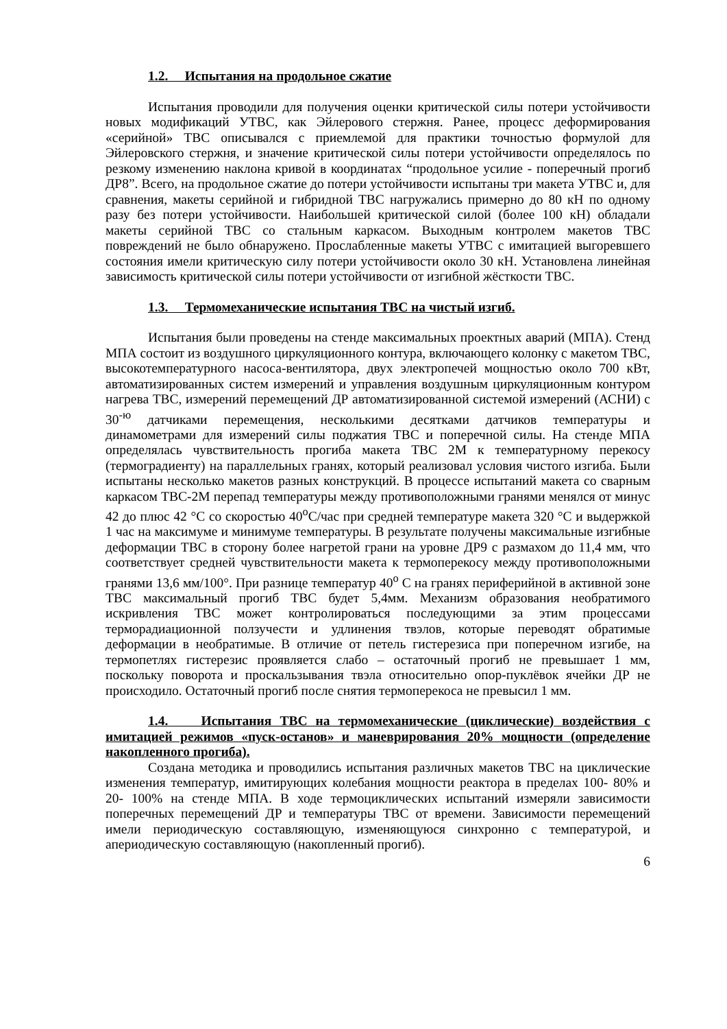1.2. Испытания на продольное сжатие
Испытания проводили для получения оценки критической силы потери устойчивости новых модификаций УТВС, как Эйлерового стержня. Ранее, процесс деформирования «серийной» ТВС описывался с приемлемой для практики точностью формулой для Эйлеровского стержня, и значение критической силы потери устойчивости определялось по резкому изменению наклона кривой в координатах “продольное усилие - поперечный прогиб ДР8”. Всего, на продольное сжатие до потери устойчивости испытаны три макета УТВС и, для сравнения, макеты серийной и гибридной ТВС нагружались примерно до 80 кН по одному разу без потери устойчивости. Наибольшей критической силой (более 100 кН) обладали макеты серийной ТВС со стальным каркасом. Выходным контролем макетов ТВС повреждений не было обнаружено. Прослабленные макеты УТВС с имитацией выгоревшего состояния имели критическую силу потери устойчивости около 30 кН. Установлена линейная зависимость критической силы потери устойчивости от изгибной жёсткости ТВС.
1.3. Термомеханические испытания ТВС на чистый изгиб.
Испытания были проведены на стенде максимальных проектных аварий (МПА). Стенд МПА состоит из воздушного циркуляционного контура, включающего колонку с макетом ТВС, высокотемпературного насоса-вентилятора, двух электропечей мощностью около 700 кВт, автоматизированных систем измерений и управления воздушным циркуляционным контуром нагрева ТВС, измерений перемещений ДР автоматизированной системой измерений (АСНИ) с 30<sup>-ю</sup> датчиками перемещения, несколькими десятками датчиков температуры и динамометрами для измерений силы поджатия ТВС и поперечной силы. На стенде МПА определялась чувствительность прогиба макета ТВС 2М к температурному перекосу (термоградиенту) на параллельных гранях, который реализовал условия чистого изгиба. Были испытаны несколько макетов разных конструкций. В процессе испытаний макета со сварным каркасом ТВС-2М перепад температуры между противоположными гранями менялся от минус 42 до плюс 42 °С со скоростью 40<sup>о</sup>С/час при средней температуре макета 320 °С и выдержкой 1 час на максимуме и минимуме температуры. В результате получены максимальные изгибные деформации ТВС в сторону более нагретой грани на уровне ДР9 с размахом до 11,4 мм, что соответствует средней чувствительности макета к термоперекосу между противоположными гранями 13,6 мм/100°. При разнице температур 40<sup>о</sup> С на гранях периферийной в активной зоне ТВС максимальный прогиб ТВС будет 5,4мм. Механизм образования необратимого искривления ТВС может контролироваться последующими за этим процессами терморадиационной ползучести и удлинения твэлов, которые переводят обратимые деформации в необратимые. В отличие от петель гистерезиса при поперечном изгибе, на термопетлях гистерезис проявляется слабо – остаточный прогиб не превышает 1 мм, поскольку поворота и проскальзывания твэла относительно опор-пуклёвок ячейки ДР не происходило. Остаточный прогиб после снятия термоперекоса не превысил 1 мм.
1.4. Испытания ТВС на термомеханические (циклические) воздействия с имитацией режимов «пуск-останов» и маневрирования 20% мощности (определение накопленного прогиба).
Создана методика и проводились испытания различных макетов ТВС на циклические изменения температур, имитирующих колебания мощности реактора в пределах 100- 80% и 20- 100% на стенде МПА. В ходе термоциклических испытаний измеряли зависимости поперечных перемещений ДР и температуры ТВС от времени. Зависимости перемещений имели периодическую составляющую, изменяющуюся синхронно с температурой, и апериодическую составляющую (накопленный прогиб).
6